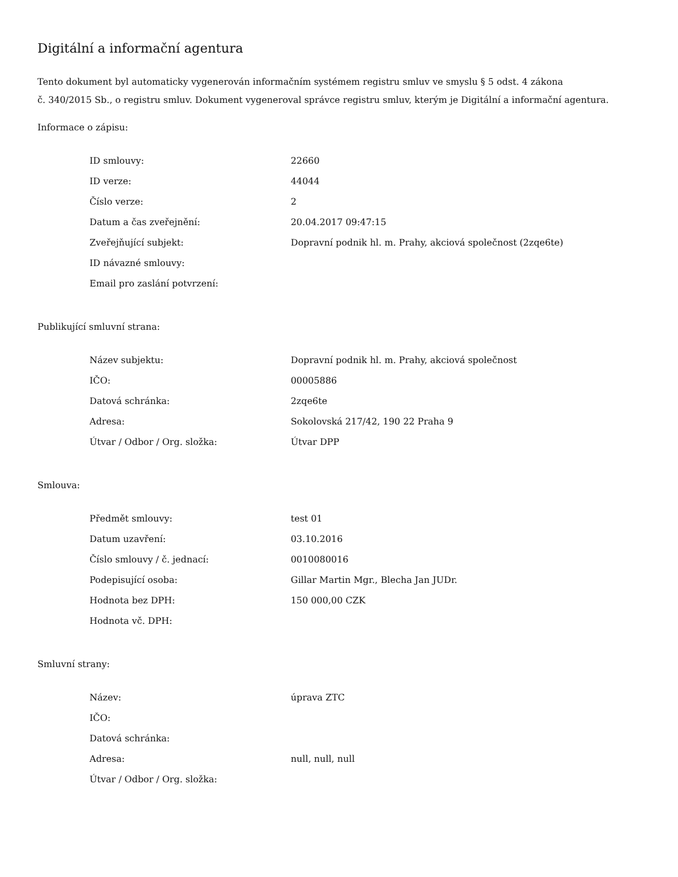Digitální a informační agentura
Tento dokument byl automaticky vygenerován informačním systémem registru smluv ve smyslu § 5 odst. 4 zákona
č. 340/2015 Sb., o registru smluv. Dokument vygeneroval správce registru smluv, kterým je Digitální a informační agentura.
Informace o zápisu:
| ID smlouvy: | 22660 |
| ID verze: | 44044 |
| Číslo verze: | 2 |
| Datum a čas zveřejnění: | 20.04.2017 09:47:15 |
| Zveřejňující subjekt: | Dopravní podnik hl. m. Prahy, akciová společnost (2zqe6te) |
| ID návazné smlouvy: | |
| Email pro zaslání potvrzení: | |
Publikující smluvní strana:
| Název subjektu: | Dopravní podnik hl. m. Prahy, akciová společnost |
| IČO: | 00005886 |
| Datová schránka: | 2zqe6te |
| Adresa: | Sokolovská 217/42, 190 22 Praha 9 |
| Útvar / Odbor / Org. složka: | Útvar DPP |
Smlouva:
| Předmět smlouvy: | test 01 |
| Datum uzavření: | 03.10.2016 |
| Číslo smlouvy / č. jednací: | 0010080016 |
| Podepisující osoba: | Gillar Martin Mgr., Blecha Jan JUDr. |
| Hodnota bez DPH: | 150 000,00 CZK |
| Hodnota vč. DPH: | |
Smluvní strany:
| Název: | úprava ZTC |
| IČO: | |
| Datová schránka: | |
| Adresa: | null, null, null |
| Útvar / Odbor / Org. složka: | |